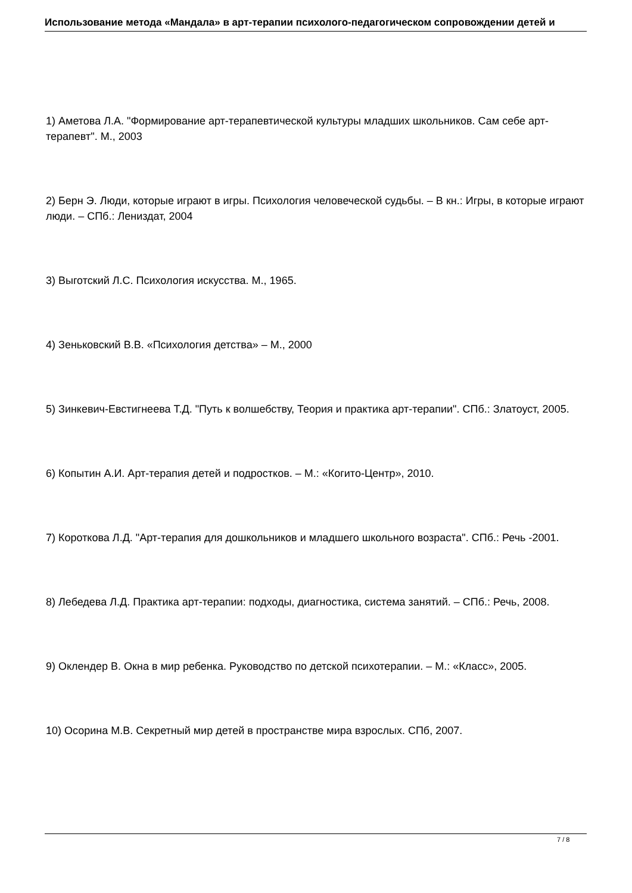Использование метода «Мандала» в арт-терапии психолого-педагогическом сопровождении детей и
1) Аметова Л.А. "Формирование арт-терапевтической культуры младших школьников. Сам себе арт-терапевт". М., 2003
2) Берн Э. Люди, которые играют в игры. Психология человеческой судьбы. – В кн.: Игры, в которые играют люди. – СПб.: Лениздат, 2004
3) Выготский Л.С. Психология искусства. М., 1965.
4) Зеньковский В.В. «Психология детства» – М., 2000
5) Зинкевич-Евстигнеева Т.Д. "Путь к волшебству, Теория и практика арт-терапии". СПб.: Златоуст, 2005.
6) Копытин А.И. Арт-терапия детей и подростков. – М.: «Когито-Центр», 2010.
7) Короткова Л.Д. "Арт-терапия для дошкольников и младшего школьного возраста". СПб.: Речь -2001.
8) Лебедева Л.Д. Практика арт-терапии: подходы, диагностика, система занятий. – СПб.: Речь, 2008.
9) Оклендер В. Окна в мир ребенка. Руководство по детской психотерапии. – М.: «Класс», 2005.
10) Осорина М.В. Секретный мир детей в пространстве мира взрослых. СПб, 2007.
7 / 8